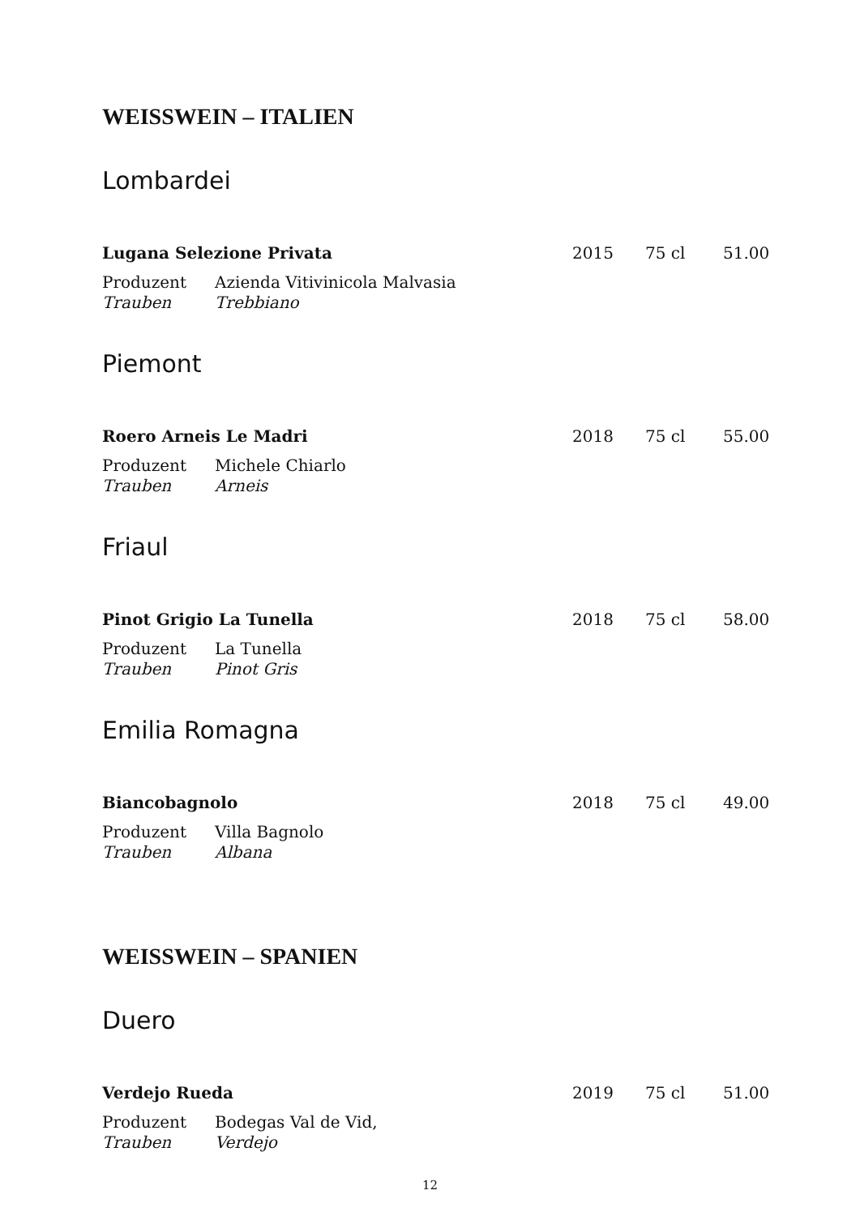WEISSWEIN – ITALIEN
Lombardei
Lugana Selezione Privata 2015 75 cl 51.00
Produzent Azienda Vitivinicola Malvasia
Trauben Trebbiano
Piemont
Roero Arneis Le Madri 2018 75 cl 55.00
Produzent Michele Chiarlo
Trauben Arneis
Friaul
Pinot Grigio La Tunella 2018 75 cl 58.00
Produzent La Tunella
Trauben Pinot Gris
Emilia Romagna
Biancobagnolo 2018 75 cl 49.00
Produzent Villa Bagnolo
Trauben Albana
WEISSWEIN – SPANIEN
Duero
Verdejo Rueda 2019 75 cl 51.00
Produzent Bodegas Val de Vid,
Trauben Verdejo
12